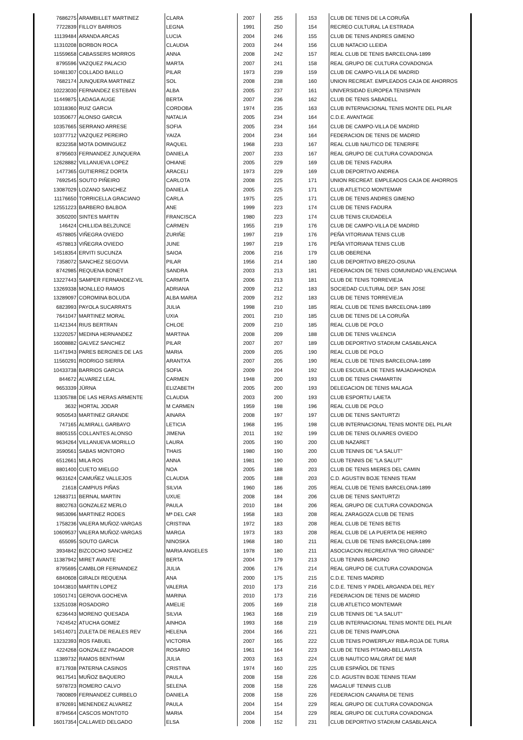| 7686275 | ARAMBILLET MARTINEZ | CLARA | 2007 | 255 | 153 | CLUB DE TENIS DE LA CORUÑA |
| 7722839 | FILLOY BARRIOS | LEGNA | 1991 | 250 | 154 | RECREO CULTURAL LA ESTRADA |
| 11139484 | ARANDA ARCAS | LUCIA | 2004 | 246 | 155 | CLUB DE TENIS ANDRES GIMENO |
| 11310208 | BORBON ROCA | CLAUDIA | 2003 | 244 | 156 | CLUB NATACIO LLEIDA |
| 11559658 | CABASSERS MORROS | ANNA | 2008 | 242 | 157 | REAL CLUB DE TENIS BARCELONA-1899 |
| 8795596 | VAZQUEZ PALACIO | MARTA | 2007 | 241 | 158 | REAL GRUPO DE CULTURA COVADONGA |
| 10481307 | COLLADO BAILLO | PILAR | 1973 | 239 | 159 | CLUB DE CAMPO-VILLA DE MADRID |
| 7682174 | JUNQUERA MARTINEZ | SOL | 2008 | 238 | 160 | UNION RECREAT. EMPLEADOS CAJA DE AHORROS |
| 10223030 | FERNANDEZ ESTEBAN | ALBA | 2005 | 237 | 161 | UNIVERSIDAD EUROPEA TENISPAIN |
| 11449875 | LADAGA AUGE | BERTA | 2007 | 236 | 162 | CLUB DE TENIS SABADELL |
| 10318360 | RUIZ GARCIA | CORDOBA | 1974 | 235 | 163 | CLUB INTERNACIONAL TENIS MONTE DEL PILAR |
| 10350677 | ALONSO GARCIA | NATALIA | 2005 | 234 | 164 | C.D.E. AVANTAGE |
| 10357665 | SERRANO ARRESE | SOFIA | 2005 | 234 | 164 | CLUB DE CAMPO-VILLA DE MADRID |
| 10377712 | VAZQUEZ PEREIRO | YAIZA | 2004 | 234 | 164 | FEDERACION DE TENIS DE MADRID |
| 8232358 | MOTA DOMINGUEZ | RAQUEL | 1968 | 233 | 167 | REAL CLUB NAUTICO DE TENERIFE |
| 8795603 | FERNANDEZ JUNQUERA | DANIELA | 2007 | 233 | 167 | REAL GRUPO DE CULTURA COVADONGA |
| 12628882 | VILLANUEVA LOPEZ | OHIANE | 2005 | 229 | 169 | CLUB DE TENIS FADURA |
| 1477365 | GUTIERREZ DORTA | ARACELI | 1973 | 229 | 169 | CLUB DEPORTIVO ANDREA |
| 7692545 | SOUTO PIÑEIRO | CARLOTA | 2008 | 225 | 171 | UNION RECREAT. EMPLEADOS CAJA DE AHORROS |
| 13087029 | LOZANO SANCHEZ | DANIELA | 2005 | 225 | 171 | CLUB ATLETICO MONTEMAR |
| 11176650 | TORRICELLA GRACIANO | CARLA | 1975 | 225 | 171 | CLUB DE TENIS ANDRES GIMENO |
| 12551223 | BARBERO BALBOA | ANE | 1999 | 223 | 174 | CLUB DE TENIS FADURA |
| 3050200 | SINTES MARTIN | FRANCISCA | 1980 | 223 | 174 | CLUB TENIS CIUDADELA |
| 146424 | CHILLIDA BELZUNCE | CARMEN | 1955 | 219 | 176 | CLUB DE CAMPO-VILLA DE MADRID |
| 4578805 | VIÑEGRA OVIEDO | ZURIÑE | 1997 | 219 | 176 | PEÑA VITORIANA TENIS CLUB |
| 4578813 | VIÑEGRA OVIEDO | JUNE | 1997 | 219 | 176 | PEÑA VITORIANA TENIS CLUB |
| 14518354 | ERVITI SUCUNZA | SAIOA | 2006 | 216 | 179 | CLUB OBERENA |
| 7358072 | SANCHEZ SEGOVIA | PILAR | 1956 | 214 | 180 | CLUB DEPORTIVO BREZO-OSUNA |
| 8742985 | REQUENA BONET | SANDRA | 2003 | 213 | 181 | FEDERACION DE TENIS COMUNIDAD VALENCIANA |
| 13227443 | SAMPER FERNANDEZ-VIL | CARMITA | 2006 | 213 | 181 | CLUB DE TENIS TORREVIEJA |
| 13269338 | MONLLEO RAMOS | ADRIANA | 2009 | 212 | 183 | SOCIEDAD CULTURAL DEP. SAN JOSE |
| 13289097 | COROMINA BOLUDA | ALBA MARIA | 2009 | 212 | 183 | CLUB DE TENIS TORREVIEJA |
| 6823993 | PAYOLA SUCARRATS | JULIA | 1998 | 210 | 185 | REAL CLUB DE TENIS BARCELONA-1899 |
| 7641047 | MARTINEZ MORAL | UXIA | 2001 | 210 | 185 | CLUB DE TENIS DE LA CORUÑA |
| 11421344 | RIUS BERTRAN | CHLOE | 2009 | 210 | 185 | REAL CLUB DE POLO |
| 13220257 | MEDINA HERNANDEZ | MARTINA | 2008 | 209 | 188 | CLUB DE TENIS VALENCIA |
| 16008882 | GALVEZ SANCHEZ | PILAR | 2007 | 207 | 189 | CLUB DEPORTIVO STADIUM CASABLANCA |
| 11471943 | PARES BERGNES DE LAS | MARIA | 2009 | 205 | 190 | REAL CLUB DE POLO |
| 11560291 | RODRIGO SIERRA | ARANTXA | 2007 | 205 | 190 | REAL CLUB DE TENIS BARCELONA-1899 |
| 10433738 | BARRIOS GARCIA | SOFIA | 2009 | 204 | 192 | CLUB ESCUELA DE TENIS MAJADAHONDA |
| 844672 | ALVAREZ LEAL | CARMEN | 1948 | 200 | 193 | CLUB DE TENIS CHAMARTIN |
| 9653339 | JÜRNA | ELIZABETH | 2005 | 200 | 193 | DELEGACION DE TENIS MALAGA |
| 11305788 | DE LAS HERAS ARMENTE | CLAUDIA | 2003 | 200 | 193 | CLUB ESPORTIU LAIETA |
| 3632 | HORTAL JODAR | M CARMEN | 1959 | 198 | 196 | REAL CLUB DE POLO |
| 9050543 | MARTINEZ GRANDE | AINARA | 2008 | 197 | 197 | CLUB DE TENIS SANTURTZI |
| 747165 | ALMIRALL GARBAYO | LETICIA | 1968 | 195 | 198 | CLUB INTERNACIONAL TENIS MONTE DEL PILAR |
| 8805155 | COLLANTES ALONSO | JIMENA | 2011 | 192 | 199 | CLUB DE TENIS OLIVARES OVIEDO |
| 9634264 | VILLANUEVA MORILLO | LAURA | 2005 | 190 | 200 | CLUB NAZARET |
| 3590561 | SABAS MONTORO | THAIS | 1980 | 190 | 200 | CLUB TENNIS DE "LA SALUT" |
| 6512661 | MILA ROS | ANNA | 1981 | 190 | 200 | CLUB TENNIS DE "LA SALUT" |
| 8801400 | CUETO MIELGO | NOA | 2005 | 188 | 203 | CLUB DE TENIS MIERES DEL CAMIN |
| 9631624 | CAMUÑEZ VALLEJOS | CLAUDIA | 2005 | 188 | 203 | C.D. AGUSTIN BOJE TENNIS TEAM |
| 21618 | CAMPIUS PIÑAS | SILVIA | 1960 | 186 | 205 | REAL CLUB DE TENIS BARCELONA-1899 |
| 12683711 | BERNAL MARTIN | UXUE | 2008 | 184 | 206 | CLUB DE TENIS SANTURTZI |
| 8802763 | GONZALEZ MERLO | PAULA | 2010 | 184 | 206 | REAL GRUPO DE CULTURA COVADONGA |
| 9853096 | MARTINEZ RODES | Mª DEL CAR | 1958 | 183 | 208 | REAL ZARAGOZA CLUB DE TENIS |
| 1758236 | VALERA MUÑOZ-VARGAS | CRISTINA | 1972 | 183 | 208 | REAL CLUB DE TENIS BETIS |
| 10609537 | VALERA MUÑOZ-VARGAS | MARGA | 1973 | 183 | 208 | REAL CLUB DE LA PUERTA DE HIERRO |
| 655095 | SOUTO GARCIA | NINOSKA | 1968 | 180 | 211 | REAL CLUB DE TENIS BARCELONA-1899 |
| 3934842 | BIZCOCHO SANCHEZ | MARIA ANGELES | 1978 | 180 | 211 | ASOCIACION RECREATIVA "RIO GRANDE" |
| 11387942 | MIRET AVANTE | BERTA | 2004 | 179 | 213 | CLUB TENNIS BARCINO |
| 8795695 | CAMBLOR FERNANDEZ | JULIA | 2006 | 176 | 214 | REAL GRUPO DE CULTURA COVADONGA |
| 6840608 | GIRALDI REQUENA | ANA | 2000 | 175 | 215 | C.D.E. TENIS MADRID |
| 10443810 | MARTIN LOPEZ | VALERIA | 2010 | 173 | 216 | C.D.E. TENIS Y PADEL ARGANDA DEL REY |
| 10501741 | GEROVA GOCHEVA | MARINA | 2010 | 173 | 216 | FEDERACION DE TENIS DE MADRID |
| 13251038 | ROSADORO | AMELIE | 2005 | 169 | 218 | CLUB ATLETICO MONTEMAR |
| 6236443 | MORENO QUESADA | SILVIA | 1963 | 168 | 219 | CLUB TENNIS DE "LA SALUT" |
| 7424542 | ATUCHA GOMEZ | AINHOA | 1993 | 168 | 219 | CLUB INTERNACIONAL TENIS MONTE DEL PILAR |
| 14514071 | ZULETA DE REALES REV | HELENA | 2004 | 166 | 221 | CLUB DE TENIS PAMPLONA |
| 13232393 | ROS FABUEL | VICTORIA | 2007 | 165 | 222 | CLUB TENIS POWERPLAY RIBA-ROJA DE TURIA |
| 4224268 | GONZALEZ PAGADOR | ROSARIO | 1961 | 164 | 223 | CLUB DE TENIS PITAMO-BELLAVISTA |
| 11389732 | RAMOS BENTHAM | JULIA | 2003 | 163 | 224 | CLUB NAUTICO MALGRAT DE MAR |
| 8717938 | PATERNA CASINOS | CRISTINA | 1974 | 160 | 225 | CLUB ESPAÑOL DE TENIS |
| 9617541 | MUÑOZ BAQUERO | PAULA | 2008 | 158 | 226 | C.D. AGUSTIN BOJE TENNIS TEAM |
| 5978723 | ROMERO CALVO | SELENA | 2008 | 158 | 226 | MAGALUF TENNIS CLUB |
| 7800809 | FERNANDEZ CURBELO | DANIELA | 2008 | 158 | 226 | FEDERACION CANARIA DE TENIS |
| 8792691 | MENENDEZ ALVAREZ | PAULA | 2004 | 154 | 229 | REAL GRUPO DE CULTURA COVADONGA |
| 8794564 | CASCOS MONTOTO | MARIA | 2004 | 154 | 229 | REAL GRUPO DE CULTURA COVADONGA |
| 16017354 | CALLAVED DELGADO | ELSA | 2008 | 152 | 231 | CLUB DEPORTIVO STADIUM CASABLANCA |